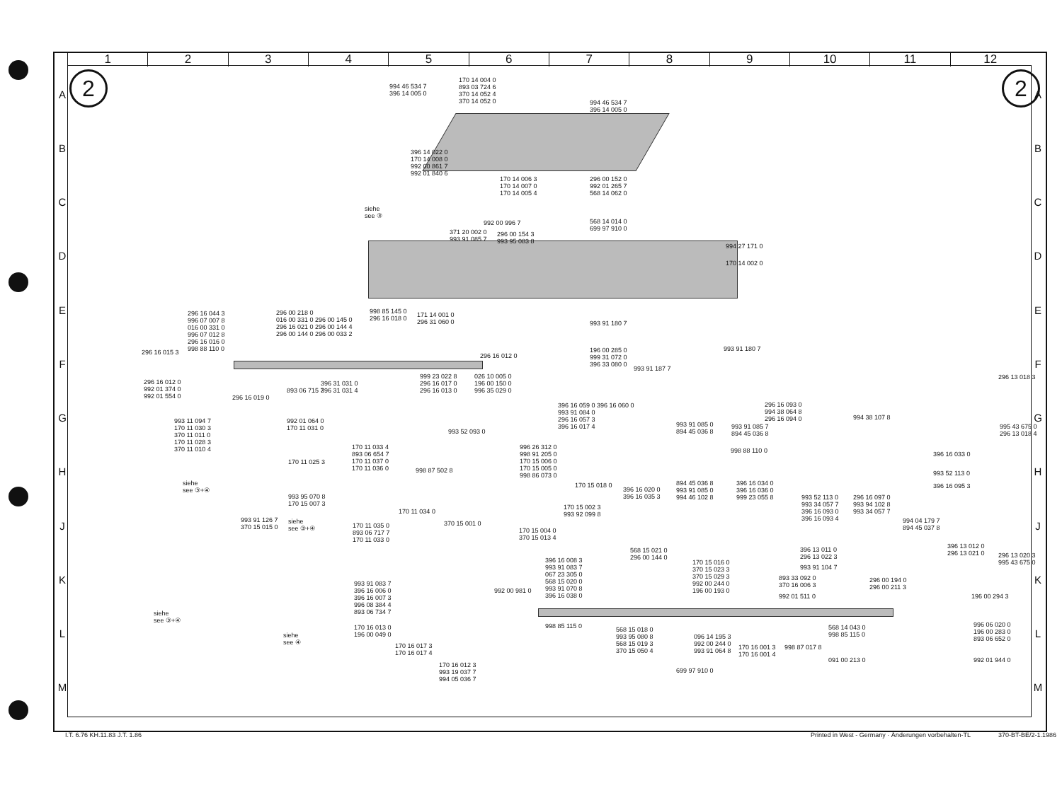1 2 3 4 5 6 7 8 9 10 11 12
A
B
C
D
E
F
G
H
J
K
L
M
A
B
C
D
E
F
G
H
J
K
L
M
2 2
994 46 534 7 396 14 005 0
170 14 004 0 893 03 724 6 370 14 052 4 370 14 052 0
994 46 534 7 396 14 005 0
396 14 022 0 170 14 008 0 992 00 861 7 992 01 840 6
170 14 006 3 170 14 007 0 170 14 005 4
296 00 152 0 992 01 265 7 568 14 062 0
siehe see ③
992 00 996 7
371 20 002 0 993 91 085 7
296 00 154 3 993 95 083 8
568 14 014 0 699 97 910 0
994 27 171 0
170 14 002 0
296 16 044 3 996 07 007 8 016 00 331 0 996 07 012 8 296 16 016 0 998 88 110 0
296 16 015 3
296 00 218 0 016 00 331 0 296 00 145 0 296 16 021 0 296 00 144 4 296 00 144 0 296 00 033 2
998 85 145 0 296 16 018 0
171 14 001 0 296 31 060 0
296 16 012 0
296 16 012 0 992 01 374 0 992 01 554 0
296 16 019 0
893 06 715 7
396 31 031 0 396 31 031 4
999 23 022 8 296 16 017 0 296 16 013 0
026 10 005 0 196 00 150 0 996 35 029 0
993 91 180 7
196 00 285 0 999 31 072 0 396 33 080 0
993 91 187 7
993 91 180 7
993 11 094 7 170 11 030 3 370 11 011 0 170 11 028 3 370 11 010 4
992 01 064 0 170 11 031 0
170 11 025 3
993 52 093 0
170 11 033 4 893 06 654 7 170 11 037 0 170 11 036 0
998 87 502 8
996 26 312 0 998 91 205 0 170 15 006 0 170 15 005 0 998 86 073 0
170 15 018 0
993 95 070 8 170 15 007 3
170 11 034 0
370 15 001 0
170 15 002 3 993 92 099 8
170 15 004 0 370 15 013 4
170 11 035 0 893 06 717 7 170 11 033 0
siehe see ③+④
993 91 126 7 370 15 015 0
siehe see ③+④
siehe see ③+④
siehe see ④
993 91 083 7 396 16 006 0 396 16 007 3 996 08 384 4 893 06 734 7
170 16 013 0 196 00 049 0
992 00 981 0
170 16 017 3 170 16 017 4
170 16 012 3 993 19 037 7 994 05 036 7
396 16 059 0 396 16 060 0 993 91 084 0 296 16 057 3 396 16 017 4
993 91 085 0 894 45 036 8
993 91 085 7 894 45 036 8
998 88 110 0
396 16 020 0 396 16 035 3
894 45 036 8 993 91 085 0 994 46 102 8
396 16 034 0 396 16 036 0 999 23 055 8
296 16 093 0 994 38 064 8 296 16 094 0
994 38 107 8
396 16 033 0
993 52 113 0
396 16 095 3
993 52 113 0 993 34 057 7 396 16 093 0 396 16 093 4
296 16 097 0 993 94 102 8 993 34 057 7
296 13 018 3
995 43 675 0 296 13 018 4
994 04 179 7 894 45 037 8
396 13 011 0 296 13 022 3
993 91 104 7
396 13 012 0 296 13 021 0
296 13 020 3 995 43 675 0
396 16 008 3 993 91 083 7 067 23 305 0 568 15 020 0 993 91 070 8 396 16 038 0
568 15 021 0 296 00 144 0
998 85 115 0
568 15 018 0 993 95 080 8 568 15 019 3 370 15 050 4
170 15 016 0 370 15 023 3 370 15 029 3 992 00 244 0 196 00 193 0
893 33 092 0 370 16 006 3
992 01 511 0
296 00 194 0 296 00 211 3
196 00 294 3
096 14 195 3 992 00 244 0 993 91 064 8
170 16 001 3 170 16 001 4
998 87 017 8
568 14 043 0 998 85 115 0
996 06 020 0 196 00 283 0 893 06 652 0
091 00 213 0
992 01 944 0
699 97 910 0
I.T. 6.76 KH.11.83 J.T. 1.86
Printed in West - Germany · Änderungen vorbehalten-TL
370-BT-BE/2-1.1986